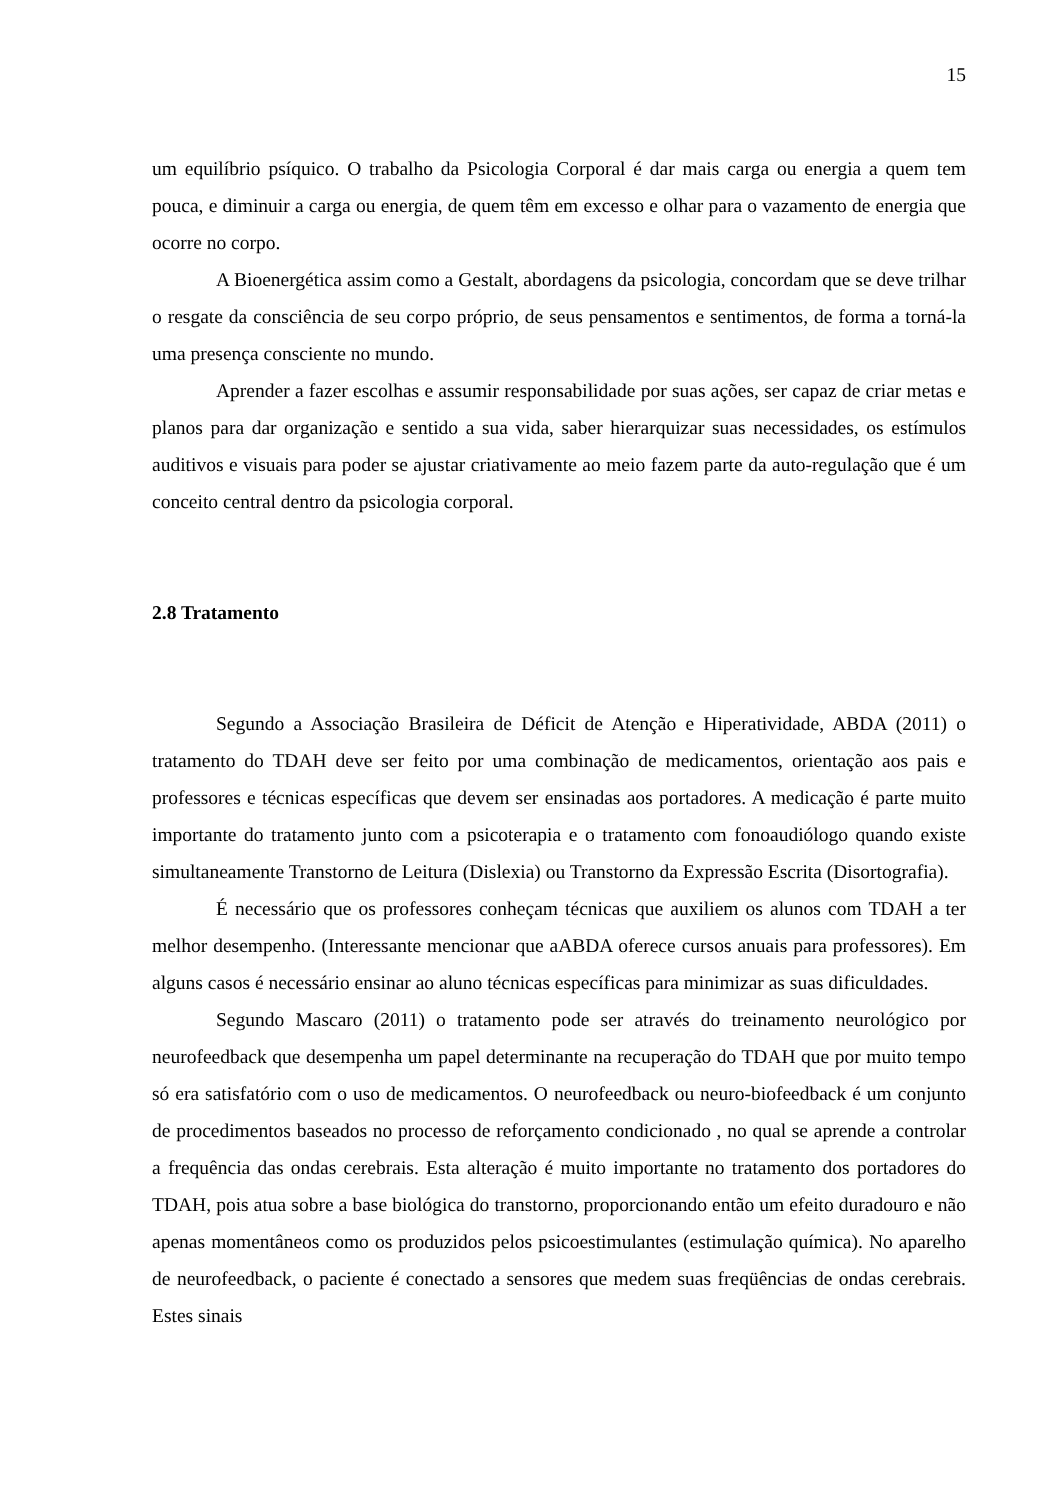15
um equilíbrio psíquico. O trabalho da Psicologia Corporal é dar mais carga ou energia a quem tem pouca, e diminuir a carga ou energia, de quem têm em excesso e olhar para o vazamento de energia que ocorre no corpo.
A Bioenergética assim como a Gestalt, abordagens da psicologia, concordam que se deve trilhar o resgate da consciência de seu corpo próprio, de seus pensamentos e sentimentos, de forma a torná-la uma presença consciente no mundo.
Aprender a fazer escolhas e assumir responsabilidade por suas ações, ser capaz de criar metas e planos para dar organização e sentido a sua vida, saber hierarquizar suas necessidades, os estímulos auditivos e visuais para poder se ajustar criativamente ao meio fazem parte da auto-regulação que é um conceito central dentro da psicologia corporal.
2.8 Tratamento
Segundo a Associação Brasileira de Déficit de Atenção e Hiperatividade, ABDA (2011) o tratamento do TDAH deve ser feito por uma combinação de medicamentos, orientação aos pais e professores e técnicas específicas que devem ser ensinadas aos portadores. A medicação é parte muito importante do tratamento junto com a psicoterapia e o tratamento com fonoaudiólogo quando existe simultaneamente Transtorno de Leitura (Dislexia) ou Transtorno da Expressão Escrita (Disortografia).
É necessário que os professores conheçam técnicas que auxiliem os alunos com TDAH a ter melhor desempenho. (Interessante mencionar que aABDA oferece cursos anuais para professores). Em alguns casos é necessário ensinar ao aluno técnicas específicas para minimizar as suas dificuldades.
Segundo Mascaro (2011) o tratamento pode ser através do treinamento neurológico por neurofeedback que desempenha um papel determinante na recuperação do TDAH que por muito tempo só era satisfatório com o uso de medicamentos. O neurofeedback ou neuro-biofeedback é um conjunto de procedimentos baseados no processo de reforçamento condicionado , no qual se aprende a controlar a frequência das ondas cerebrais. Esta alteração é muito importante no tratamento dos portadores do TDAH, pois atua sobre a base biológica do transtorno, proporcionando então um efeito duradouro e não apenas momentâneos como os produzidos pelos psicoestimulantes (estimulação química). No aparelho de neurofeedback, o paciente é conectado a sensores que medem suas freqüências de ondas cerebrais. Estes sinais